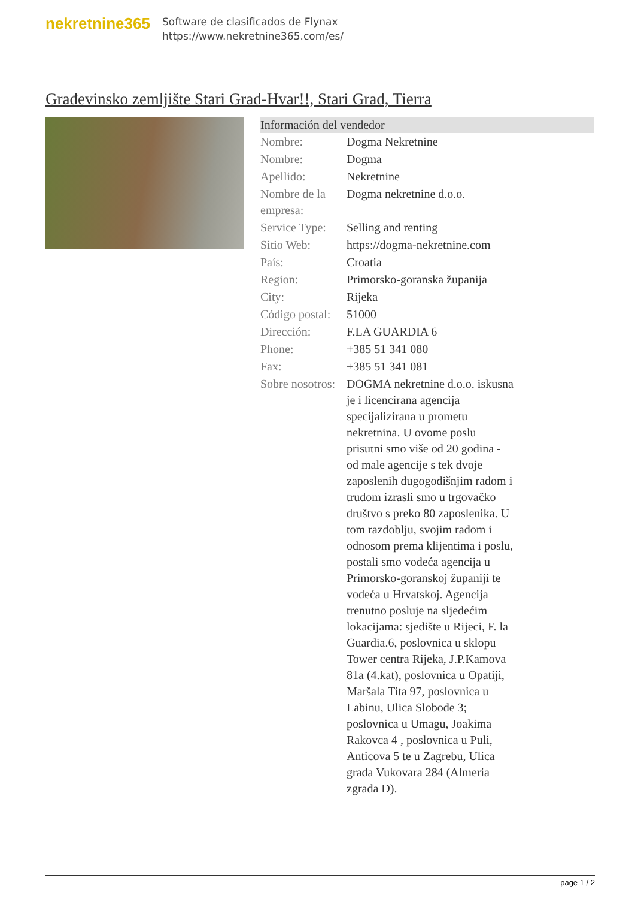nekretnine365
Software de clasificados de Flynax
https://www.nekretnine365.com/es/
Građevinsko zemljište Stari Grad-Hvar!!, Stari Grad, Tierra
| Información del vendedor | |
| --- | --- |
| Nombre: | Dogma Nekretnine |
| Nombre: | Dogma |
| Apellido: | Nekretnine |
| Nombre de la empresa: | Dogma nekretnine d.o.o. |
| Service Type: | Selling and renting |
| Sitio Web: | https://dogma-nekretnine.com |
| País: | Croatia |
| Region: | Primorsko-goranska županija |
| City: | Rijeka |
| Código postal: | 51000 |
| Dirección: | F.LA GUARDIA 6 |
| Phone: | +385 51 341 080 |
| Fax: | +385 51 341 081 |
| Sobre nosotros: | DOGMA nekretnine d.o.o. iskusna je i licencirana agencija specijalizirana u prometu nekretnina. U ovome poslu prisutni smo više od 20 godina - od male agencije s tek dvoje zaposlenih dugogodišnjim radom i trudom izrasli smo u trgovačko društvo s preko 80 zaposlenika. U tom razdoblju, svojim radom i odnosom prema klijentima i poslu, postali smo vodeća agencija u Primorsko-goranskoj županiji te vodeća u Hrvatskoj. Agencija trenutno posluje na sljedećim lokacijama: sjedište u Rijeci, F. la Guardia.6, poslovnica u sklopu Tower centra Rijeka, J.P.Kamova 81a (4.kat), poslovnica u Opatiji, Maršala Tita 97, poslovnica u Labinu, Ulica Slobode 3; poslovnica u Umagu, Joakima Rakovca 4 , poslovnica u Puli, Anticova 5 te u Zagrebu, Ulica grada Vukovara 284 (Almeria zgrada D). |
page 1 / 2